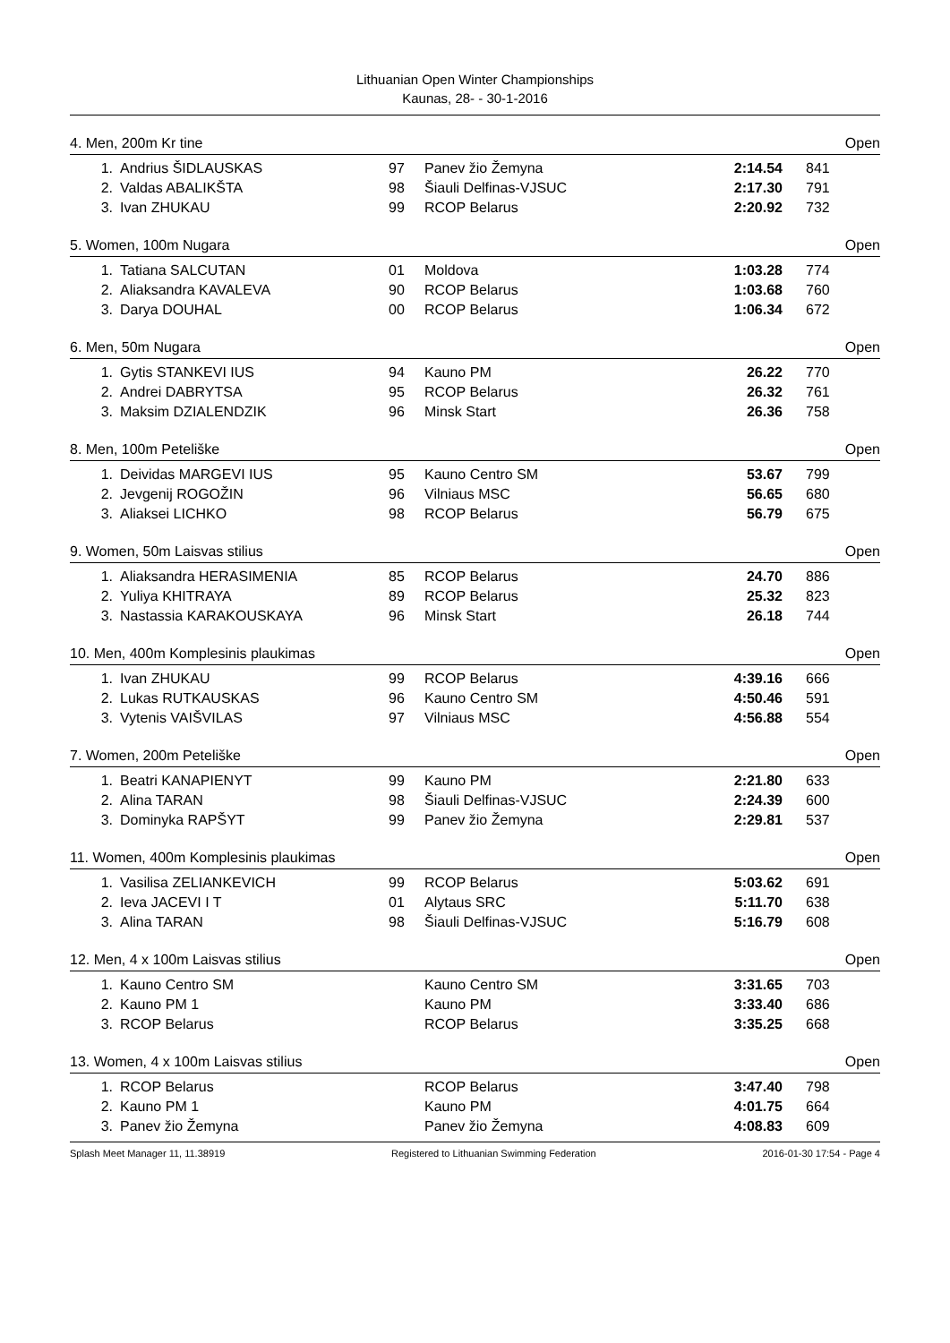Lithuanian Open Winter Championships
Kaunas, 28- - 30-1-2016
4. Men, 200m Kr tine Open
| 1. | Andrius ŠIDLAUSKAS | 97 | Panev žio Žemyna | 2:14.54 | 841 |
| 2. | Valdas ABALIKŠTA | 98 | Šiauli Delfinas-VJSUC | 2:17.30 | 791 |
| 3. | Ivan ZHUKAU | 99 | RCOP Belarus | 2:20.92 | 732 |
5. Women, 100m Nugara Open
| 1. | Tatiana SALCUTAN | 01 | Moldova | 1:03.28 | 774 |
| 2. | Aliaksandra KAVALEVA | 90 | RCOP Belarus | 1:03.68 | 760 |
| 3. | Darya DOUHAL | 00 | RCOP Belarus | 1:06.34 | 672 |
6. Men, 50m Nugara Open
| 1. | Gytis STANKEVI IUS | 94 | Kauno PM | 26.22 | 770 |
| 2. | Andrei DABRYTSA | 95 | RCOP Belarus | 26.32 | 761 |
| 3. | Maksim DZIALENDZIK | 96 | Minsk Start | 26.36 | 758 |
8. Men, 100m Peteliške Open
| 1. | Deividas MARGEVI IUS | 95 | Kauno Centro SM | 53.67 | 799 |
| 2. | Jevgenij ROGOŽIN | 96 | Vilniaus MSC | 56.65 | 680 |
| 3. | Aliaksei LICHKO | 98 | RCOP Belarus | 56.79 | 675 |
9. Women, 50m Laisvas stilius Open
| 1. | Aliaksandra HERASIMENIA | 85 | RCOP Belarus | 24.70 | 886 |
| 2. | Yuliya KHITRAYA | 89 | RCOP Belarus | 25.32 | 823 |
| 3. | Nastassia KARAKOUSKAYA | 96 | Minsk Start | 26.18 | 744 |
10. Men, 400m Komplesinis plaukimas Open
| 1. | Ivan ZHUKAU | 99 | RCOP Belarus | 4:39.16 | 666 |
| 2. | Lukas RUTKAUSKAS | 96 | Kauno Centro SM | 4:50.46 | 591 |
| 3. | Vytenis VAIŠVILAS | 97 | Vilniaus MSC | 4:56.88 | 554 |
7. Women, 200m Peteliške Open
| 1. | Beatri KANAPIENYT | 99 | Kauno PM | 2:21.80 | 633 |
| 2. | Alina TARAN | 98 | Šiauli Delfinas-VJSUC | 2:24.39 | 600 |
| 3. | Dominyka RAPŠYT | 99 | Panev žio Žemyna | 2:29.81 | 537 |
11. Women, 400m Komplesinis plaukimas Open
| 1. | Vasilisa ZELIANKEVICH | 99 | RCOP Belarus | 5:03.62 | 691 |
| 2. | Ieva JACEVI I T | 01 | Alytaus SRC | 5:11.70 | 638 |
| 3. | Alina TARAN | 98 | Šiauli Delfinas-VJSUC | 5:16.79 | 608 |
12. Men, 4 x 100m Laisvas stilius Open
| 1. | Kauno Centro SM | | Kauno Centro SM | 3:31.65 | 703 |
| 2. | Kauno PM 1 | | Kauno PM | 3:33.40 | 686 |
| 3. | RCOP Belarus | | RCOP Belarus | 3:35.25 | 668 |
13. Women, 4 x 100m Laisvas stilius Open
| 1. | RCOP Belarus | | RCOP Belarus | 3:47.40 | 798 |
| 2. | Kauno PM 1 | | Kauno PM | 4:01.75 | 664 |
| 3. | Panev žio Žemyna | | Panev žio Žemyna | 4:08.83 | 609 |
Splash Meet Manager 11, 11.38919 Registered to Lithuanian Swimming Federation 2016-01-30 17:54 - Page 4